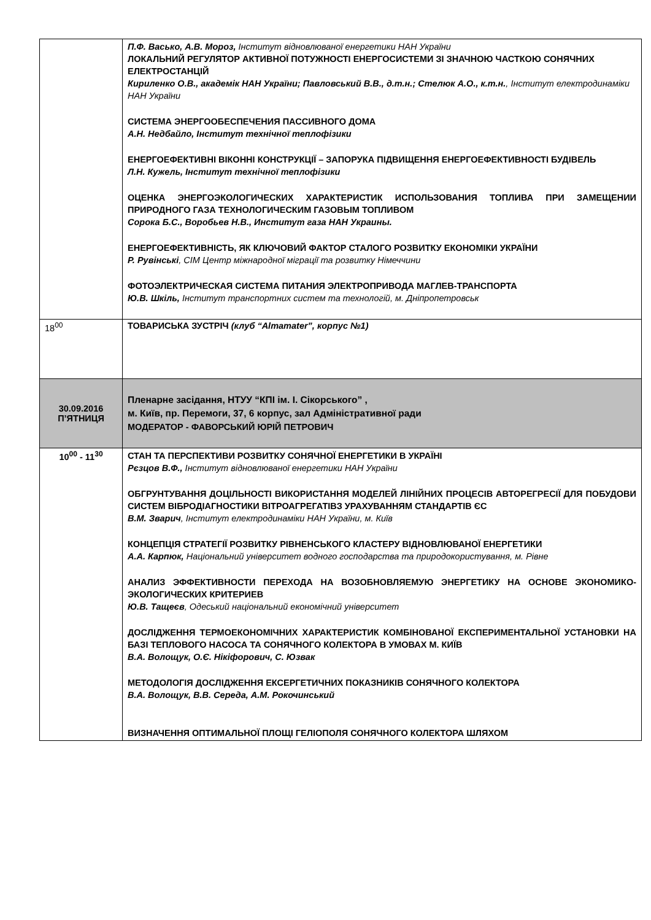| | П.Ф. Васько, А.В. Мороз, Інститут відновлюваної енергетики НАН України ЛОКАЛЬНИЙ РЕГУЛЯТОР АКТИВНОЇ ПОТУЖНОСТІ ЕНЕРГОСИСТЕМИ ЗІ ЗНАЧНОЮ ЧАСТКОЮ СОНЯЧНИХ ЕЛЕКТРОСТАНЦІЙ Кириленко О.В., академік НАН України; Павловський В.В., д.т.н.; Стелюк А.О., к.т.н. , Інститут електродинаміки НАН України СИСТЕМА ЭНЕРГООБЕСПЕЧЕНИЯ ПАССИВНОГО ДОМА А.Н. Недбайло, Інститут технічної теплофізики ЕНЕРГОЕФЕКТИВНІ ВІКОННІ КОНСТРУКЦІЇ – ЗАПОРУКА ПІДВИЩЕННЯ ЕНЕРГОЕФЕКТИВНОСТІ БУДІВЕЛЬ Л.Н. Кужель, Інститут технічної теплофізики ОЦЕНКА ЭНЕРГОЭКОЛОГИЧЕСКИХ ХАРАКТЕРИСТИК ИСПОЛЬЗОВАНИЯ ТОПЛИВА ПРИ ЗАМЕЩЕНИИ ПРИРОДНОГО ГАЗА ТЕХНОЛОГИЧЕСКИМ ГАЗОВЫМ ТОПЛИВОМ Сорока Б.С., Воробьев Н.В., Институт газа НАН Украины. ЕНЕРГОЕФЕКТИВНІСТЬ, ЯК КЛЮЧОВИЙ ФАКТОР СТАЛОГО РОЗВИТКУ ЕКОНОМІКИ УКРАЇНИ Р. Рувінські , CIM Центр міжнародної міграції та розвитку Німеччини ФОТОЭЛЕКТРИЧЕСКАЯ СИСТЕМА ПИТАНИЯ ЭЛЕКТРОПРИВОДА МАГЛЕВ-ТРАНСПОРТА Ю.В. Шкіль, Інститут транспортних систем та технологій, м. Дніпропетровськ |
| 18<sup>00</sup> | ТОВАРИСЬКА ЗУСТРІЧ (клуб “Almamater”, корпус №1) |
| 30.09.2016 П’ЯТНИЦЯ | Пленарне засідання, НТУУ “КПІ ім. І. Сікорського” , м. Київ, пр. Перемоги, 37, 6 корпус, зал Адміністративної ради МОДЕРАТОР - ФАВОРСЬКИЙ ЮРІЙ ПЕТРОВИЧ |
| 10<sup>00</sup> - 11<sup>30</sup> | СТАН ТА ПЕРСПЕКТИВИ РОЗВИТКУ СОНЯЧНОЇ ЕНЕРГЕТИКИ В УКРАЇНІ Рєзцов В.Ф., Інститут відновлюваної енергетики НАН України ОБГРУНТУВАННЯ ДОЦІЛЬНОСТІ ВИКОРИСТАННЯ МОДЕЛЕЙ ЛІНІЙНИХ ПРОЦЕСІВ АВТОРЕГРЕСІЇ ДЛЯ ПОБУДОВИ СИСТЕМ ВІБРОДІАГНОСТИКИ ВІТРОАГРЕГАТІВЗ УРАХУВАННЯМ СТАНДАРТІВ ЄС В.М. Зварич , Інститут електродинаміки НАН України, м. Київ КОНЦЕПЦІЯ СТРАТЕГІЇ РОЗВИТКУ РІВНЕНСЬКОГО КЛАСТЕРУ ВІДНОВЛЮВАНОЇ ЕНЕРГЕТИКИ А.А. Карпюк, Національний університет водного господарства та природокористування, м. Рівне АНАЛИЗ ЭФФЕКТИВНОСТИ ПЕРЕХОДА НА ВОЗОБНОВЛЯЕМУЮ ЭНЕРГЕТИКУ НА ОСНОВЕ ЭКОНОМИКО-ЭКОЛОГИЧЕСКИХ КРИТЕРИЕВ Ю.В. Тащеєв , Одеський національний економічний університет ДОСЛІДЖЕННЯ ТЕРМОЕКОНОМІЧНИХ ХАРАКТЕРИСТИК КОМБІНОВАНОЇ ЕКСПЕРИМЕНТАЛЬНОЇ УСТАНОВКИ НА БАЗІ ТЕПЛОВОГО НАСОСА ТА СОНЯЧНОГО КОЛЕКТОРА В УМОВАХ М. КИЇВ В.А. Волощук, О.Є. Нікіфорович, С. Юзвак МЕТОДОЛОГІЯ ДОСЛІДЖЕННЯ ЕКСЕРГЕТИЧНИХ ПОКАЗНИКІВ СОНЯЧНОГО КОЛЕКТОРА В.А. Волощук, В.В. Середа, А.М. Рокочинський ВИЗНАЧЕННЯ ОПТИМАЛЬНОЇ ПЛОЩІ ГЕЛІОПОЛЯ СОНЯЧНОГО КОЛЕКТОРА ШЛЯХОМ |